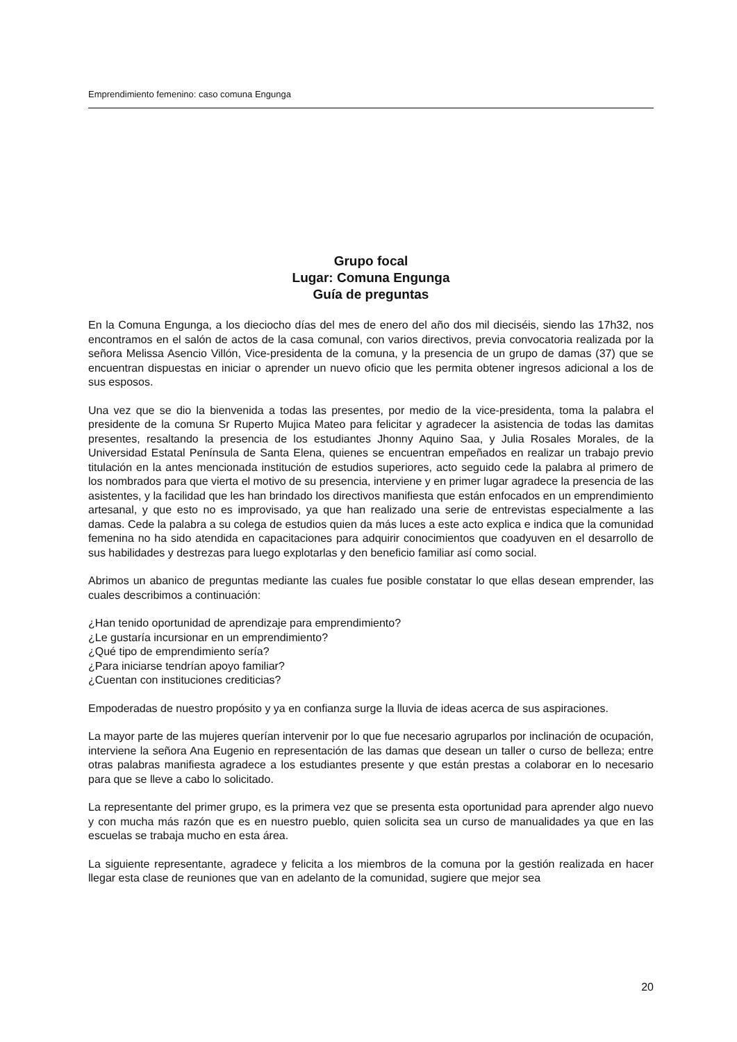Emprendimiento femenino: caso comuna Engunga
Grupo focal
Lugar: Comuna Engunga
Guía de preguntas
En la Comuna Engunga, a los dieciocho días del mes de enero del año dos mil dieciséis, siendo las 17h32, nos encontramos en el salón de actos de la casa comunal, con varios directivos, previa convocatoria realizada por la señora Melissa Asencio Villón, Vice-presidenta de la comuna, y la presencia de un grupo de damas (37) que se encuentran dispuestas en iniciar o aprender un nuevo oficio que les permita obtener ingresos adicional a los de sus esposos.
Una vez que se dio la bienvenida a todas las presentes, por medio de la vice-presidenta, toma la palabra el presidente de la comuna Sr Ruperto Mujica Mateo para felicitar y agradecer la asistencia de todas las damitas presentes, resaltando la presencia de los estudiantes Jhonny Aquino Saa, y Julia Rosales Morales, de la Universidad Estatal Península de Santa Elena, quienes se encuentran empeñados en realizar un trabajo previo titulación en la antes mencionada institución de estudios superiores, acto seguido cede la palabra al primero de los nombrados para que vierta el motivo de su presencia, interviene y en primer lugar agradece la presencia de las asistentes, y la facilidad que les han brindado los directivos manifiesta que están enfocados en un emprendimiento artesanal, y que esto no es improvisado, ya que han realizado una serie de entrevistas especialmente a las damas. Cede la palabra a su colega de estudios quien da más luces a este acto explica e indica que la comunidad femenina no ha sido atendida en capacitaciones para adquirir conocimientos que coadyuven en el desarrollo de sus habilidades y destrezas para luego explotarlas y den beneficio familiar así como social.
Abrimos un abanico de preguntas mediante las cuales fue posible constatar lo que ellas desean emprender, las cuales describimos a continuación:
¿Han tenido oportunidad de aprendizaje para emprendimiento?
¿Le gustaría incursionar en un emprendimiento?
¿Qué tipo de emprendimiento sería?
¿Para iniciarse tendrían apoyo familiar?
¿Cuentan con instituciones crediticias?
Empoderadas de nuestro propósito y ya en confianza surge la lluvia de ideas acerca de sus aspiraciones.
La mayor parte de las mujeres querían intervenir por lo que fue necesario agruparlos por inclinación de ocupación, interviene la señora Ana Eugenio en representación de las damas que desean un taller o curso de belleza; entre otras palabras manifiesta agradece a los estudiantes presente y que están prestas a colaborar en lo necesario para que se lleve a cabo lo solicitado.
La representante del primer grupo, es la primera vez que se presenta esta oportunidad para aprender algo nuevo y con mucha más razón que es en nuestro pueblo, quien solicita sea un curso de manualidades ya que en las escuelas se trabaja mucho en esta área.
La siguiente representante, agradece y felicita a los miembros de la comuna por la gestión realizada en hacer llegar esta clase de reuniones que van en adelanto de la comunidad, sugiere que mejor sea
20